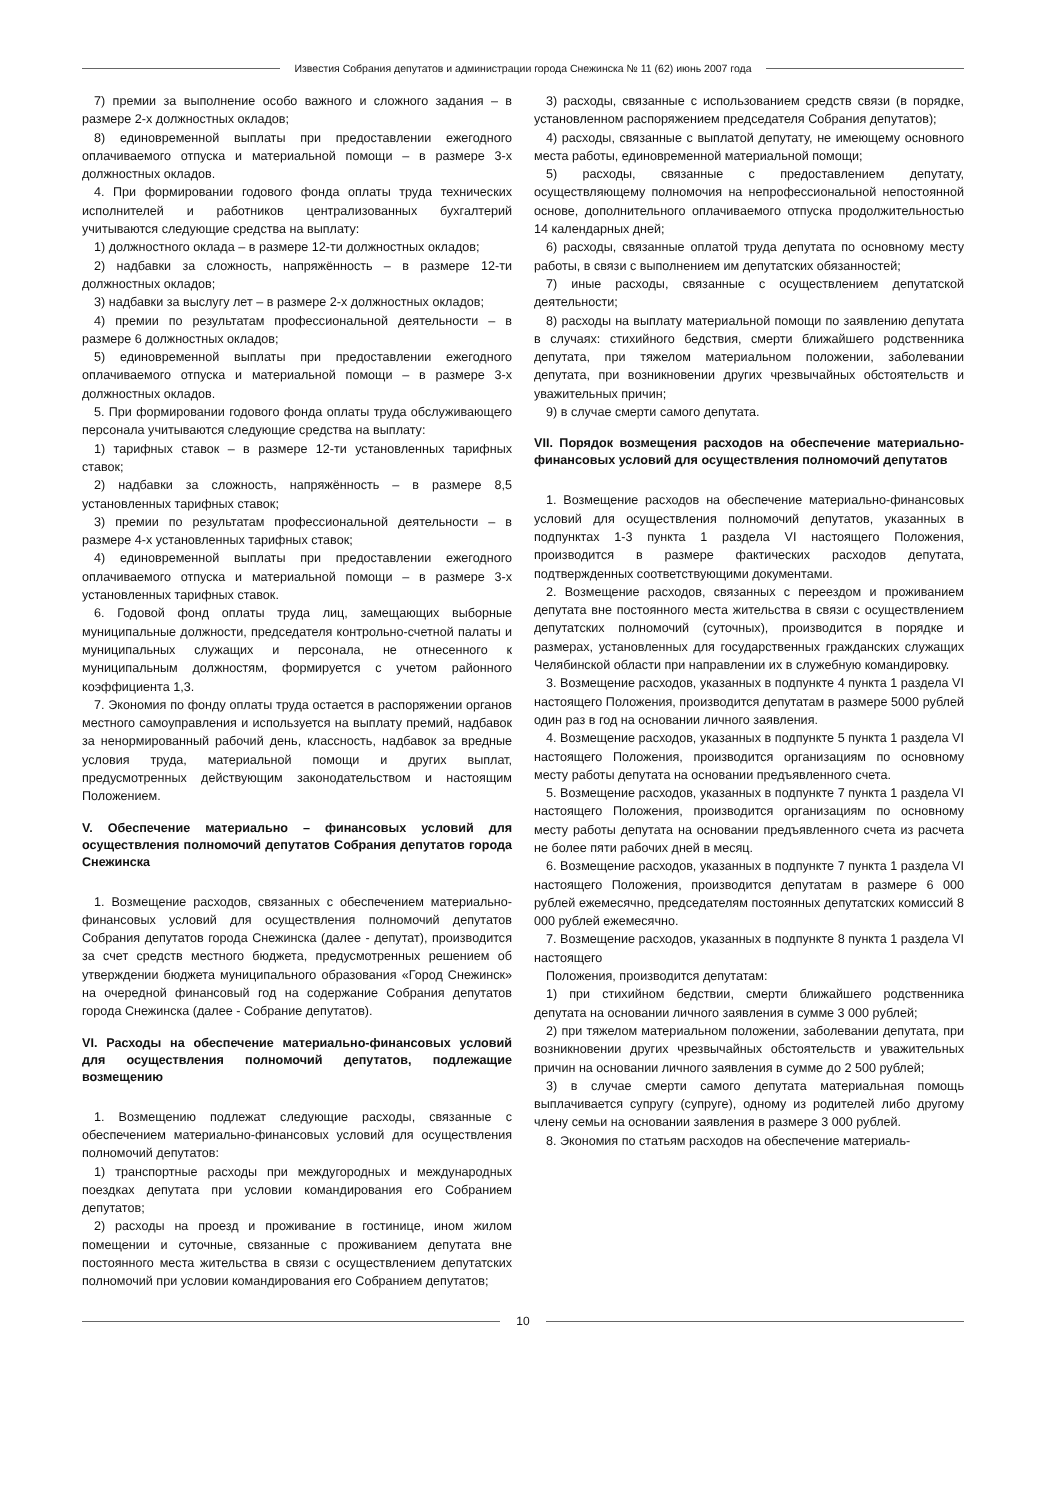Известия Собрания депутатов и администрации города Снежинска № 11 (62) июнь 2007 года
7) премии за выполнение особо важного и сложного задания – в размере 2-х должностных окладов;
8) единовременной выплаты при предоставлении ежегодного оплачиваемого отпуска и материальной помощи – в размере 3-х должностных окладов.
4. При формировании годового фонда оплаты труда технических исполнителей и работников централизованных бухгалтерий учитываются следующие средства на выплату:
1) должностного оклада – в размере 12-ти должностных окладов;
2) надбавки за сложность, напряжённость – в размере 12-ти должностных окладов;
3) надбавки за выслугу лет – в размере 2-х должностных окладов;
4) премии по результатам профессиональной деятельности – в размере 6 должностных окладов;
5) единовременной выплаты при предоставлении ежегодного оплачиваемого отпуска и материальной помощи – в размере 3-х должностных окладов.
5. При формировании годового фонда оплаты труда обслуживающего персонала учитываются следующие средства на выплату:
1) тарифных ставок – в размере 12-ти установленных тарифных ставок;
2) надбавки за сложность, напряжённость – в размере 8,5 установленных тарифных ставок;
3) премии по результатам профессиональной деятельности – в размере 4-х установленных тарифных ставок;
4) единовременной выплаты при предоставлении ежегодного оплачиваемого отпуска и материальной помощи – в размере 3-х установленных тарифных ставок.
6. Годовой фонд оплаты труда лиц, замещающих выборные муниципальные должности, председателя контрольно-счетной палаты и муниципальных служащих и персонала, не отнесенного к муниципальным должностям, формируется с учетом районного коэффициента 1,3.
7. Экономия по фонду оплаты труда остается в распоряжении органов местного самоуправления и используется на выплату премий, надбавок за ненормированный рабочий день, классность, надбавок за вредные условия труда, материальной помощи и других выплат, предусмотренных действующим законодательством и настоящим Положением.
V. Обеспечение материально – финансовых условий для осуществления полномочий депутатов Собрания депутатов города Снежинска
1. Возмещение расходов, связанных с обеспечением материально-финансовых условий для осуществления полномочий депутатов Собрания депутатов города Снежинска (далее - депутат), производится за счет средств местного бюджета, предусмотренных решением об утверждении бюджета муниципального образования «Город Снежинск» на очередной финансовый год на содержание Собрания депутатов города Снежинска (далее - Собрание депутатов).
VI. Расходы на обеспечение материально-финансовых условий для осуществления полномочий депутатов, подлежащие возмещению
1. Возмещению подлежат следующие расходы, связанные с обеспечением материально-финансовых условий для осуществления полномочий депутатов:
1) транспортные расходы при междугородных и международных поездках депутата при условии командирования его Собранием депутатов;
2) расходы на проезд и проживание в гостинице, ином жилом помещении и суточные, связанные с проживанием депутата вне постоянного места жительства в связи с осуществлением депутатских полномочий при условии командирования его Собранием депутатов;
3) расходы, связанные с использованием средств связи (в порядке, установленном распоряжением председателя Собрания депутатов);
4) расходы, связанные с выплатой депутату, не имеющему основного места работы, единовременной материальной помощи;
5) расходы, связанные с предоставлением депутату, осуществляющему полномочия на непрофессиональной непостоянной основе, дополнительного оплачиваемого отпуска продолжительностью 14 календарных дней;
6) расходы, связанные оплатой труда депутата по основному месту работы, в связи с выполнением им депутатских обязанностей;
7) иные расходы, связанные с осуществлением депутатской деятельности;
8) расходы на выплату материальной помощи по заявлению депутата в случаях: стихийного бедствия, смерти ближайшего родственника депутата, при тяжелом материальном положении, заболевании депутата, при возникновении других чрезвычайных обстоятельств и уважительных причин;
9) в случае смерти самого депутата.
VII. Порядок возмещения расходов на обеспечение материально-финансовых условий для осуществления полномочий депутатов
1. Возмещение расходов на обеспечение материально-финансовых условий для осуществления полномочий депутатов, указанных в подпунктах 1-3 пункта 1 раздела VI настоящего Положения, производится в размере фактических расходов депутата, подтвержденных соответствующими документами.
2. Возмещение расходов, связанных с переездом и проживанием депутата вне постоянного места жительства в связи с осуществлением депутатских полномочий (суточных), производится в порядке и размерах, установленных для государственных гражданских служащих Челябинской области при направлении их в служебную командировку.
3. Возмещение расходов, указанных в подпункте 4 пункта 1 раздела VI настоящего Положения, производится депутатам в размере 5000 рублей один раз в год на основании личного заявления.
4. Возмещение расходов, указанных в подпункте 5 пункта 1 раздела VI настоящего Положения, производится организациям по основному месту работы депутата на основании предъявленного счета.
5. Возмещение расходов, указанных в подпункте 7 пункта 1 раздела VI настоящего Положения, производится организациям по основному месту работы депутата на основании предъявленного счета из расчета не более пяти рабочих дней в месяц.
6. Возмещение расходов, указанных в подпункте 7 пункта 1 раздела VI настоящего Положения, производится депутатам в размере 6 000 рублей ежемесячно, председателям постоянных депутатских комиссий 8 000 рублей ежемесячно.
7. Возмещение расходов, указанных в подпункте 8 пункта 1 раздела VI настоящего
Положения, производится депутатам:
1) при стихийном бедствии, смерти ближайшего родственника депутата на основании личного заявления в сумме 3 000 рублей;
2) при тяжелом материальном положении, заболевании депутата, при возникновении других чрезвычайных обстоятельств и уважительных причин на основании личного заявления в сумме до 2 500 рублей;
3) в случае смерти самого депутата материальная помощь выплачивается супругу (супруге), одному из родителей либо другому члену семьи на основании заявления в размере 3 000 рублей.
8. Экономия по статьям расходов на обеспечение материаль-
10